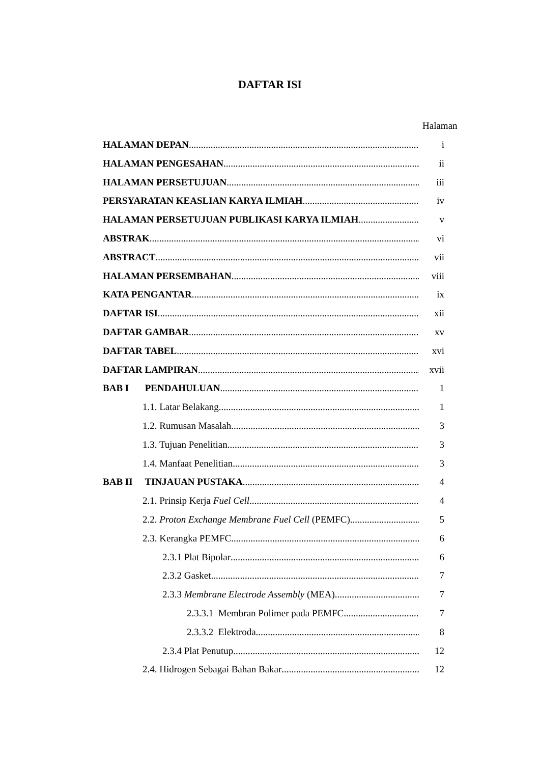DAFTAR ISI
Halaman
HALAMAN DEPAN i
HALAMAN PENGESAHAN ii
HALAMAN PERSETUJUAN iii
PERSYARATAN KEASLIAN KARYA ILMIAH iv
HALAMAN PERSETUJUAN PUBLIKASI KARYA ILMIAH v
ABSTRAK vi
ABSTRACT vii
HALAMAN PERSEMBAHAN viii
KATA PENGANTAR ix
DAFTAR ISI xii
DAFTAR GAMBAR xv
DAFTAR TABEL xvi
DAFTAR LAMPIRAN xvii
BAB I PENDAHULUAN 1
1.1. Latar Belakang 1
1.2. Rumusan Masalah 3
1.3. Tujuan Penelitian 3
1.4. Manfaat Penelitian 3
BAB II TINJAUAN PUSTAKA 4
2.1. Prinsip Kerja Fuel Cell 4
2.2. Proton Exchange Membrane Fuel Cell (PEMFC) 5
2.3. Kerangka PEMFC. 6
2.3.1 Plat Bipolar 6
2.3.2 Gasket 7
2.3.3 Membrane Electrode Assembly (MEA) 7
2.3.3.1 Membran Polimer pada PEMFC 7
2.3.3.2 Elektroda 8
2.3.4 Plat Penutup 12
2.4. Hidrogen Sebagai Bahan Bakar 12